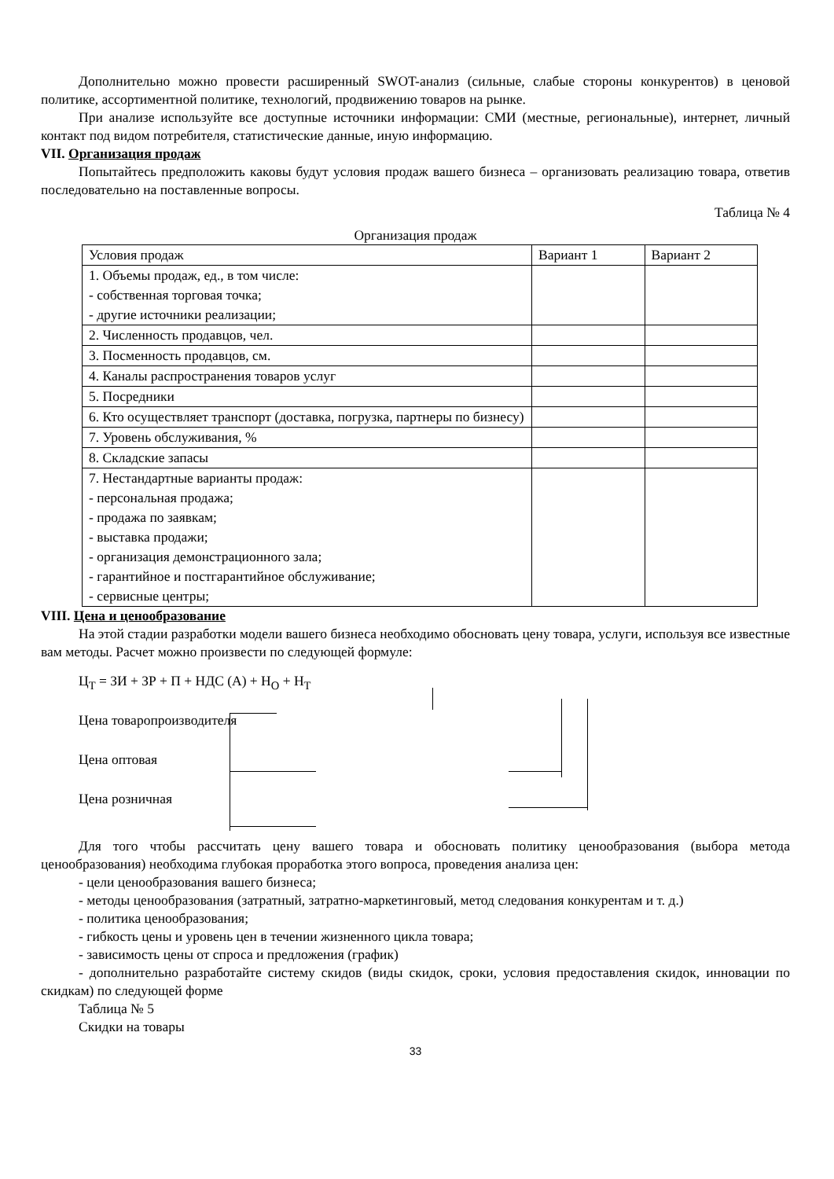Дополнительно можно провести расширенный SWOT-анализ (сильные, слабые стороны конкурентов) в ценовой политике, ассортиментной политике, технологий, продвижению товаров на рынке.
При анализе используйте все доступные источники информации: СМИ (местные, региональные), интернет, личный контакт под видом потребителя, статистические данные, иную информацию.
VII. Организация продаж
Попытайтесь предположить каковы будут условия продаж вашего бизнеса – организовать реализацию товара, ответив последовательно на поставленные вопросы.
Таблица № 4
Организация продаж
| Условия продаж | Вариант 1 | Вариант 2 |
| 1. Объемы продаж, ед., в том числе: - собственная торговая точка; - другие источники реализации; | | |
| 2. Численность продавцов, чел. | | |
| 3. Посменность продавцов, см. | | |
| 4. Каналы распространения товаров услуг | | |
| 5. Посредники | | |
| 6. Кто осуществляет транспорт (доставка, погрузка, партнеры по бизнесу) | | |
| 7. Уровень обслуживания, % | | |
| 8. Складские запасы | | |
| 7. Нестандартные варианты продаж: - персональная продажа; - продажа по заявкам; - выставка продажи; - организация демонстрационного зала; - гарантийное и постгарантийное обслуживание; - сервисные центры; | | |
VIII. Цена и ценообразование
На этой стадии разработки модели вашего бизнеса необходимо обосновать цену товара, услуги, используя все известные вам методы. Расчет можно произвести по следующей формуле:
Ц<sub>Т</sub> = ЗИ + ЗР + П + НДС (А) + Н<sub>О</sub> + Н<sub>Т</sub>
Цена товаропроизводителя
Цена оптовая
Цена розничная
Для того чтобы рассчитать цену вашего товара и обосновать политику ценообразования (выбора метода ценообразования) необходима глубокая проработка этого вопроса, проведения анализа цен:
- цели ценообразования вашего бизнеса;
- методы ценообразования (затратный, затратно-маркетинговый, метод следования конкурентам и т. д.)
- политика ценообразования;
- гибкость цены и уровень цен в течении жизненного цикла товара;
- зависимость цены от спроса и предложения (график)
- дополнительно разработайте систему скидов (виды скидок, сроки, условия предоставления скидок, инновации по скидкам) по следующей форме
Таблица № 5
Скидки на товары
33